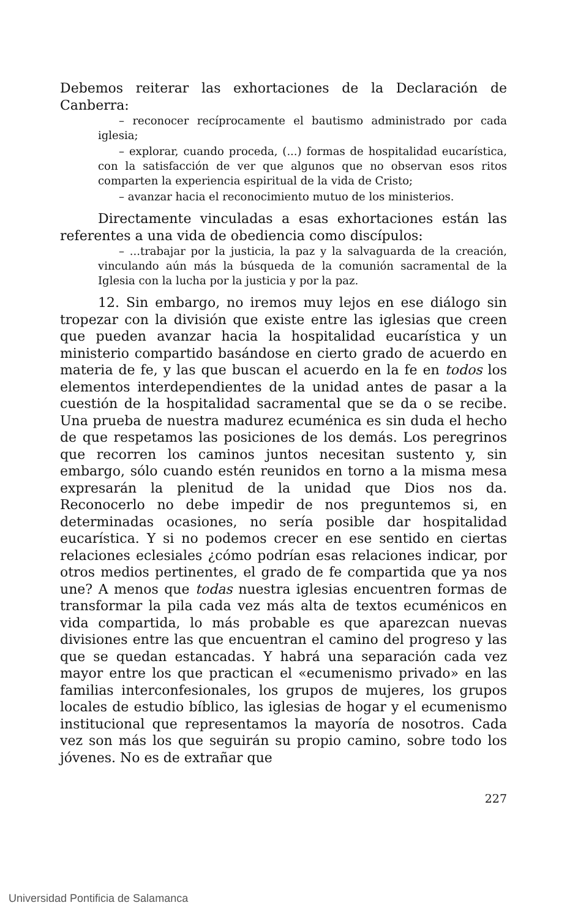Debemos reiterar las exhortaciones de la Declaración de Canberra:
– reconocer recíprocamente el bautismo administrado por cada iglesia;
– explorar, cuando proceda, (...) formas de hospitalidad eucarística, con la satisfacción de ver que algunos que no observan esos ritos comparten la experiencia espiritual de la vida de Cristo;
– avanzar hacia el reconocimiento mutuo de los ministerios.
Directamente vinculadas a esas exhortaciones están las referentes a una vida de obediencia como discípulos:
– ...trabajar por la justicia, la paz y la salvaguarda de la creación, vinculando aún más la búsqueda de la comunión sacramental de la Iglesia con la lucha por la justicia y por la paz.
12. Sin embargo, no iremos muy lejos en ese diálogo sin tropezar con la división que existe entre las iglesias que creen que pueden avanzar hacia la hospitalidad eucarística y un ministerio compartido basándose en cierto grado de acuerdo en materia de fe, y las que buscan el acuerdo en la fe en todos los elementos interdependientes de la unidad antes de pasar a la cuestión de la hospitalidad sacramental que se da o se recibe. Una prueba de nuestra madurez ecuménica es sin duda el hecho de que respetamos las posiciones de los demás. Los peregrinos que recorren los caminos juntos necesitan sustento y, sin embargo, sólo cuando estén reunidos en torno a la misma mesa expresarán la plenitud de la unidad que Dios nos da. Reconocerlo no debe impedir de nos preguntemos si, en determinadas ocasiones, no sería posible dar hospitalidad eucarística. Y si no podemos crecer en ese sentido en ciertas relaciones eclesiales ¿cómo podrían esas relaciones indicar, por otros medios pertinentes, el grado de fe compartida que ya nos une? A menos que todas nuestra iglesias encuentren formas de transformar la pila cada vez más alta de textos ecuménicos en vida compartida, lo más probable es que aparezcan nuevas divisiones entre las que encuentran el camino del progreso y las que se quedan estancadas. Y habrá una separación cada vez mayor entre los que practican el «ecumenismo privado» en las familias interconfesionales, los grupos de mujeres, los grupos locales de estudio bíblico, las iglesias de hogar y el ecumenismo institucional que representamos la mayoría de nosotros. Cada vez son más los que seguirán su propio camino, sobre todo los jóvenes. No es de extrañar que
227
Universidad Pontificia de Salamanca